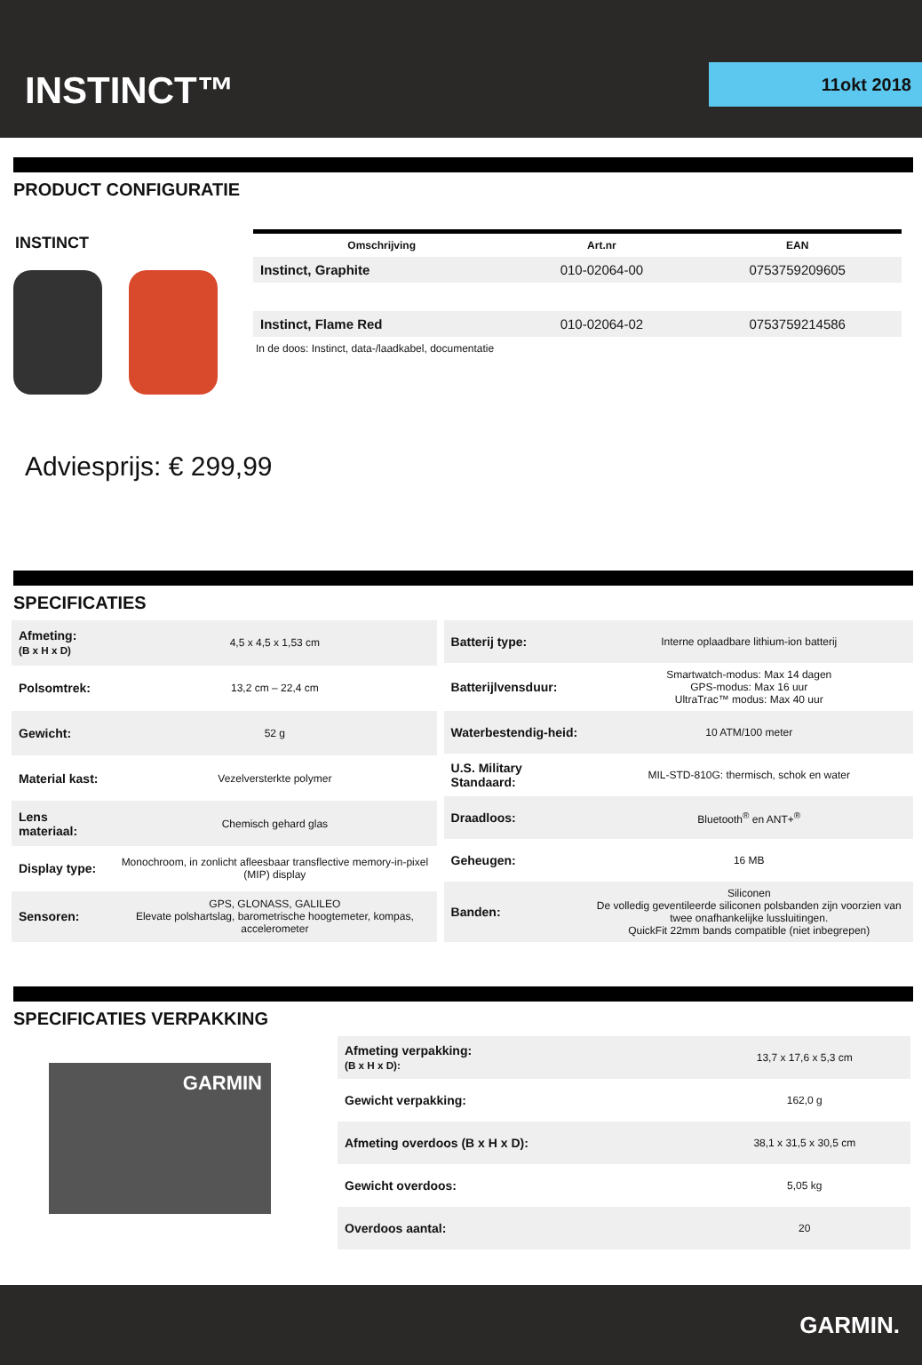INSTINCT™ 11okt 2018
PRODUCT CONFIGURATIE
INSTINCT
| Omschrijving | Art.nr | EAN |
| --- | --- | --- |
| Instinct, Graphite | 010-02064-00 | 0753759209605 |
| Instinct, Flame Red | 010-02064-02 | 0753759214586 |
In de doos: Instinct, data-/laadkabel, documentatie
Adviesprijs: € 299,99
SPECIFICATIES
| Afmeting: (B x H x D) | 4,5 x 4,5 x 1,53 cm |
| Polsomtrek: | 13,2 cm – 22,4 cm |
| Gewicht: | 52 g |
| Material kast: | Vezelversterkte polymer |
| Lens materiaal: | Chemisch gehard glas |
| Display type: | Monochroom, in zonlicht afleesbaar transflective memory-in-pixel (MIP) display |
| Sensoren: | GPS, GLONASS, GALILEO Elevate polshartslag, barometrische hoogtemeter, kompas, accelerometer |
| Batterij type: | Interne oplaadbare lithium-ion batterij |
| Batterijlvensduur: | Smartwatch-modus: Max 14 dagen GPS-modus: Max 16 uur UltraTrac™ modus: Max 40 uur |
| Waterbestendig-heid: | 10 ATM/100 meter |
| U.S. Military Standaard: | MIL-STD-810G: thermisch, schok en water |
| Draadloos: | Bluetooth<sup>®</sup> en ANT+<sup>®</sup> |
| Geheugen: | 16 MB |
| Banden: | Siliconen De volledig geventileerde siliconen polsbanden zijn voorzien van twee onafhankelijke lussluitingen. QuickFit 22mm bands compatible (niet inbegrepen) |
SPECIFICATIES VERPAKKING
GARMIN
| Afmeting verpakking: (B x H x D): | 13,7 x 17,6 x 5,3 cm |
| Gewicht verpakking: | 162,0 g |
| Afmeting overdoos (B x H x D): | 38,1 x 31,5 x 30,5 cm |
| Gewicht overdoos: | 5,05 kg |
| Overdoos aantal: | 20 |
GARMIN.